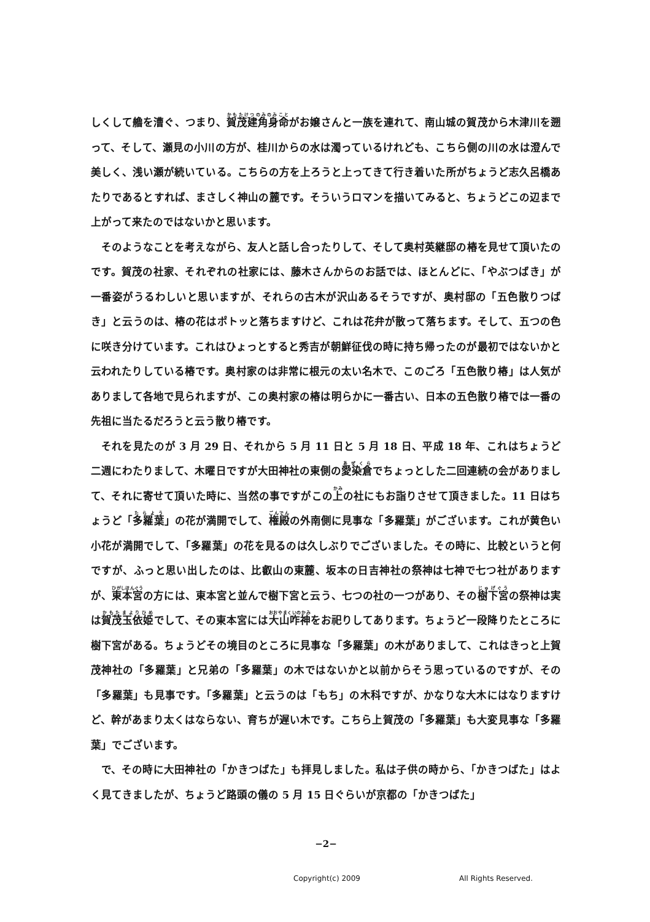しくして艪を漕ぐ、つまり、賀茂建角身命がお嬢さんと一族を連れて、南山城の賀茂から木津川を遡って、そして、瀬見の小川の方が、桂川からの水は濁っているけれども、こちら側の川の水は澄んで美しく、浅い瀬が続いている。こちらの方を上ろうと上ってきて行き着いた所がちょうど志久呂橋あたりであるとすれば、まさしく神山の麓です。そういうロマンを描いてみると、ちょうどこの辺まで上がって来たのではないかと思います。
そのようなことを考えながら、友人と話し合ったりして、そして奥村英継邸の椿を見せて頂いたのです。賀茂の社家、それぞれの社家には、藤木さんからのお話では、ほとんどに、「やぶつばき」が一番姿がうるわしいと思いますが、それらの古木が沢山あるそうですが、奥村邸の「五色散りつばき」と云うのは、椿の花はポトッと落ちますけど、これは花弁が散って落ちます。そして、五つの色に咲き分けています。これはひょっとすると秀吉が朝鮮征伐の時に持ち帰ったのが最初ではないかと云われたりしている椿です。奥村家のは非常に根元の太い名木で、このごろ「五色散り椿」は人気がありまして各地で見られますが、この奥村家の椿は明らかに一番古い、日本の五色散り椿では一番の先祖に当たるだろうと云う散り椿です。
それを見たのが 3 月 29 日、それから 5 月 11 日と 5 月 18 日、平成 18 年、これはちょうど二週にわたりまして、木曜日ですが大田神社の東側の愛染倉でちょっとした二回連続の会がありまして、それに寄せて頂いた時に、当然の事ですがこの上の社にもお詣りさせて頂きました。11 日はちょうど「多羅葉」の花が満開でして、権殿の外南側に見事な「多羅葉」がございます。これが黄色い小花が満開でして、「多羅葉」の花を見るのは久しぶりでございました。その時に、比較というと何ですが、ふっと思い出したのは、比叡山の東麓、坂本の日吉神社の祭神は七神で七つ社がありますが、東本宮の方には、東本宮と並んで樹下宮と云う、七つの社の一つがあり、その樹下宮の祭神は実は賀茂玉依姫でして、その東本宮には大山咋神をお祀りしてあります。ちょうど一段降りたところに樹下宮がある。ちょうどその境目のところに見事な「多羅葉」の木がありまして、これはきっと上賀茂神社の「多羅葉」と兄弟の「多羅葉」の木ではないかと以前からそう思っているのですが、その「多羅葉」も見事です。「多羅葉」と云うのは「もち」の木科ですが、かなりな大木にはなりますけど、幹があまり太くはならない、育ちが遅い木です。こちら上賀茂の「多羅葉」も大変見事な「多羅葉」でございます。
で、その時に大田神社の「かきつばた」も拝見しました。私は子供の時から、「かきつばた」はよく見てきましたが、ちょうど路頭の儀の 5 月 15 日ぐらいが京都の「かきつばた」
−2−
Copyright(c) 2009 All Rights Reserved.